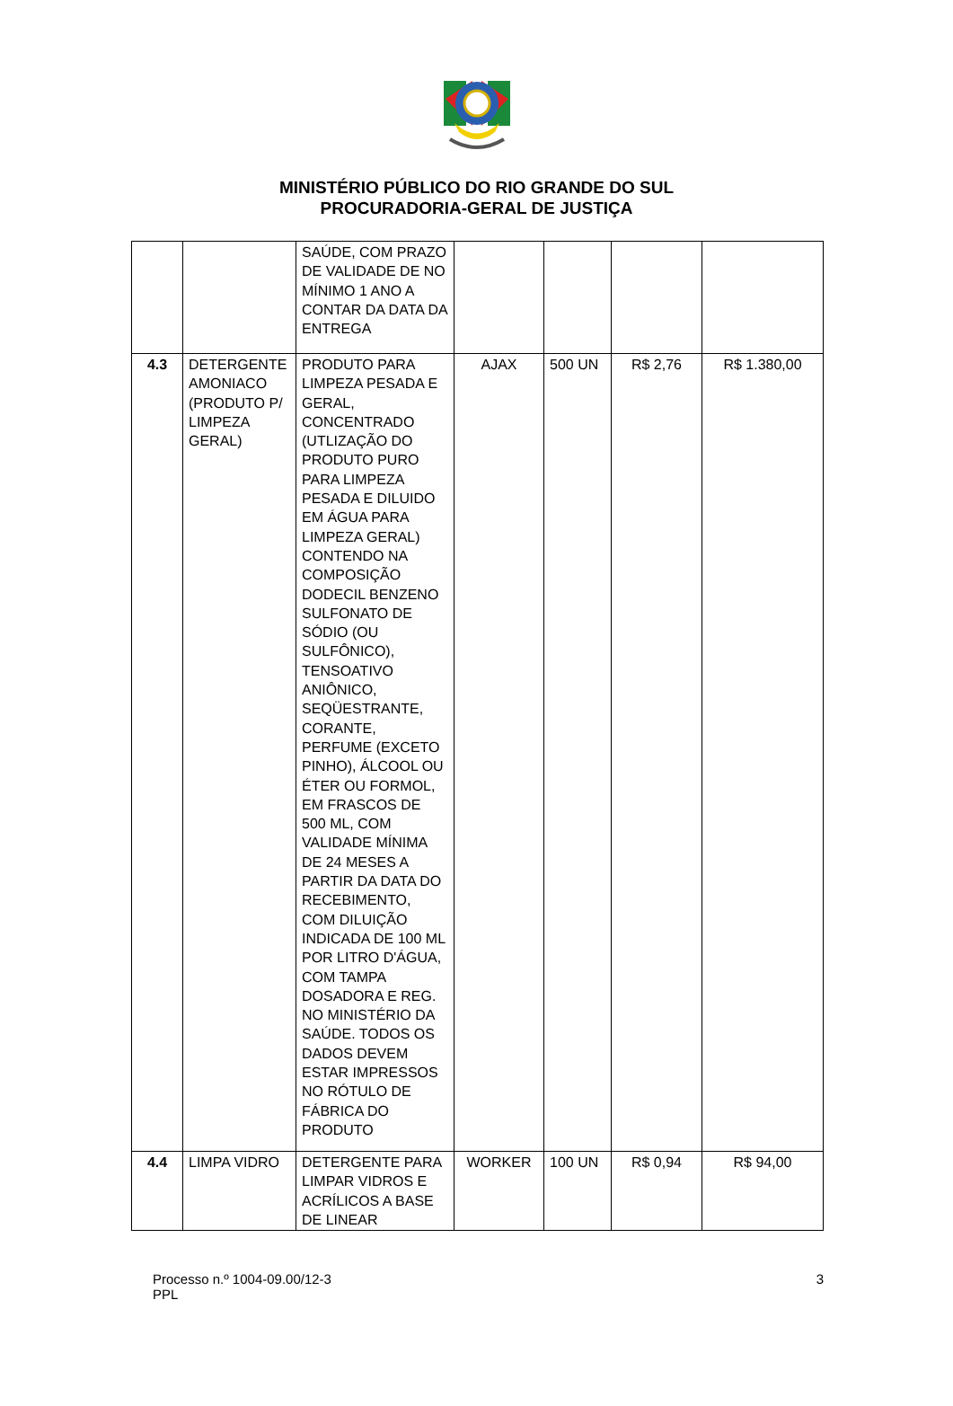MINISTÉRIO PÚBLICO DO RIO GRANDE DO SUL
PROCURADORIA-GERAL DE JUSTIÇA
| | | SAÚDE, COM PRAZO DE VALIDADE DE NO MÍNIMO 1 ANO A CONTAR DA DATA DA ENTREGA | | | | |
| 4.3 | DETERGENTE AMONIACO (PRODUTO P/ LIMPEZA GERAL) | PRODUTO PARA LIMPEZA PESADA E GERAL, CONCENTRADO (UTLIZAÇÃO DO PRODUTO PURO PARA LIMPEZA PESADA E DILUIDO EM ÁGUA PARA LIMPEZA GERAL) CONTENDO NA COMPOSIÇÃO DODECIL BENZENO SULFONATO DE SÓDIO (OU SULFÔNICO), TENSOATIVO ANIÔNICO, SEQÜESTRANTE, CORANTE, PERFUME (EXCETO PINHO), ÁLCOOL OU ÉTER OU FORMOL, EM FRASCOS DE 500 ML, COM VALIDADE MÍNIMA DE 24 MESES A PARTIR DA DATA DO RECEBIMENTO, COM DILUIÇÃO INDICADA DE 100 ML POR LITRO D'ÁGUA, COM TAMPA DOSADORA E REG. NO MINISTÉRIO DA SAÚDE. TODOS OS DADOS DEVEM ESTAR IMPRESSOS NO RÓTULO DE FÁBRICA DO PRODUTO | AJAX | 500 UN | R$ 2,76 | R$ 1.380,00 |
| 4.4 | LIMPA VIDRO | DETERGENTE PARA LIMPAR VIDROS E ACRÍLICOS A BASE DE LINEAR | WORKER | 100 UN | R$ 0,94 | R$ 94,00 |
Processo n.º 1004-09.00/12-3
PPL
3